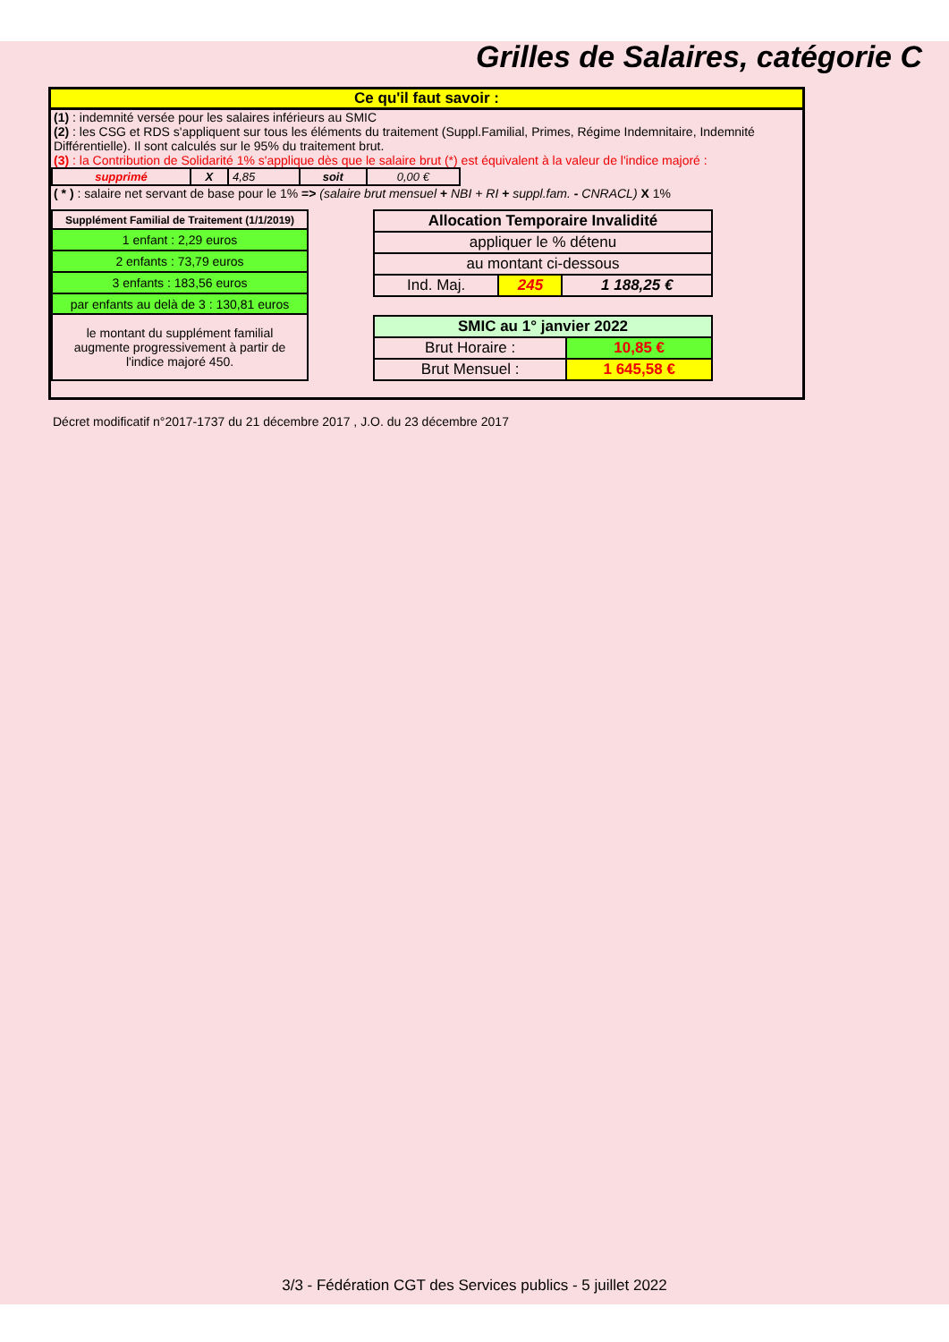Grilles de Salaires, catégorie C
Ce qu'il faut savoir :
(1) : indemnité versée pour les salaires inférieurs au SMIC
(2) : les CSG et RDS s'appliquent sur tous les éléments du traitement (Suppl.Familial, Primes, Régime Indemnitaire, Indemnité Différentielle). Il sont calculés sur le 95% du traitement brut.
(3) : la Contribution de Solidarité 1% s'applique dès que le salaire brut (*) est équivalent à la valeur de l'indice majoré :
| supprimé | X | 4,85 | soit | 0,00 € |
( * ) : salaire net servant de base pour le 1% => (salaire brut mensuel + NBI + RI + suppl.fam. - CNRACL) X 1%
| Supplément Familial de Traitement (1/1/2019) |
| --- |
| 1 enfant : 2,29 euros |
| 2 enfants : 73,79 euros |
| 3 enfants : 183,56 euros |
| par enfants au delà de 3 : 130,81 euros |
| le montant du supplément familial augmente progressivement à partir de l'indice majoré 450. |
| Allocation Temporaire Invalidité | | |
| --- | --- | --- |
| appliquer le % détenu | | |
| au montant ci-dessous | | |
| Ind. Maj. | 245 | 1 188,25 € |
| SMIC au 1° janvier 2022 | |
| --- | --- |
| Brut Horaire : | 10,85 € |
| Brut Mensuel : | 1 645,58 € |
Décret modificatif n°2017-1737 du 21 décembre 2017 , J.O. du 23 décembre 2017
3/3 - Fédération CGT des Services publics - 5 juillet 2022